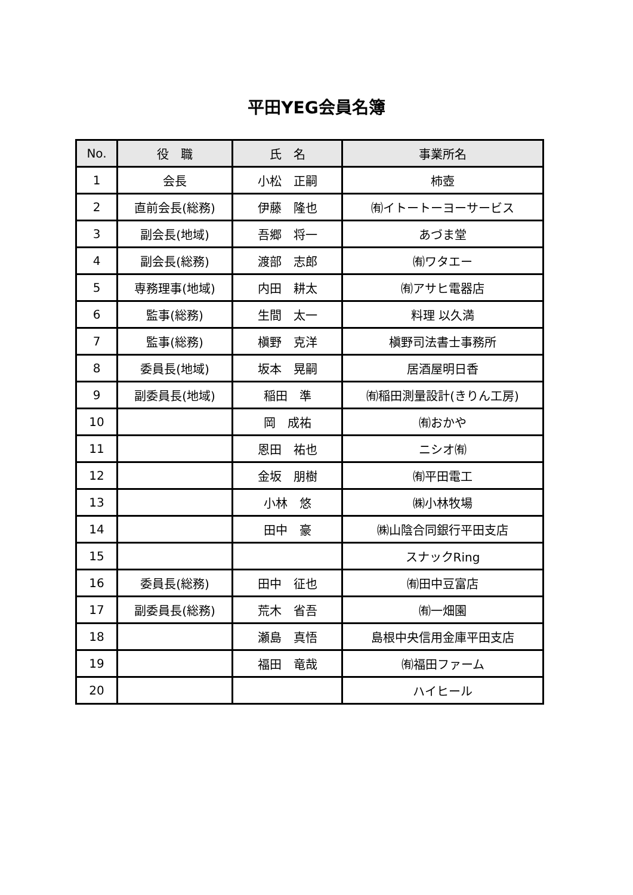平田YEG会員名簿
| No. | 役 職 | 氏 名 | 事業所名 |
| --- | --- | --- | --- |
| 1 | 会長 | 小松 正嗣 | 柿壺 |
| 2 | 直前会長(総務) | 伊藤 隆也 | ㈲イトートーヨーサービス |
| 3 | 副会長(地域) | 吾郷 将一 | あづま堂 |
| 4 | 副会長(総務) | 渡部 志郎 | ㈲ワタエー |
| 5 | 専務理事(地域) | 内田 耕太 | ㈲アサヒ電器店 |
| 6 | 監事(総務) | 生間 太一 | 料理 以久満 |
| 7 | 監事(総務) | 槇野 克洋 | 槇野司法書士事務所 |
| 8 | 委員長(地域) | 坂本 晃嗣 | 居酒屋明日香 |
| 9 | 副委員長(地域) | 稲田 準 | ㈲稲田測量設計(きりん工房) |
| 10 | | 岡 成祐 | ㈲おかや |
| 11 | | 恩田 祐也 | ニシオ㈲ |
| 12 | | 金坂 朋樹 | ㈲平田電工 |
| 13 | | 小林 悠 | ㈱小林牧場 |
| 14 | | 田中 豪 | ㈱山陰合同銀行平田支店 |
| 15 | | | スナックRing |
| 16 | 委員長(総務) | 田中 征也 | ㈲田中豆富店 |
| 17 | 副委員長(総務) | 荒木 省吾 | ㈲一畑園 |
| 18 | | 瀬島 真悟 | 島根中央信用金庫平田支店 |
| 19 | | 福田 竜哉 | ㈲福田ファーム |
| 20 | | | ハイヒール |